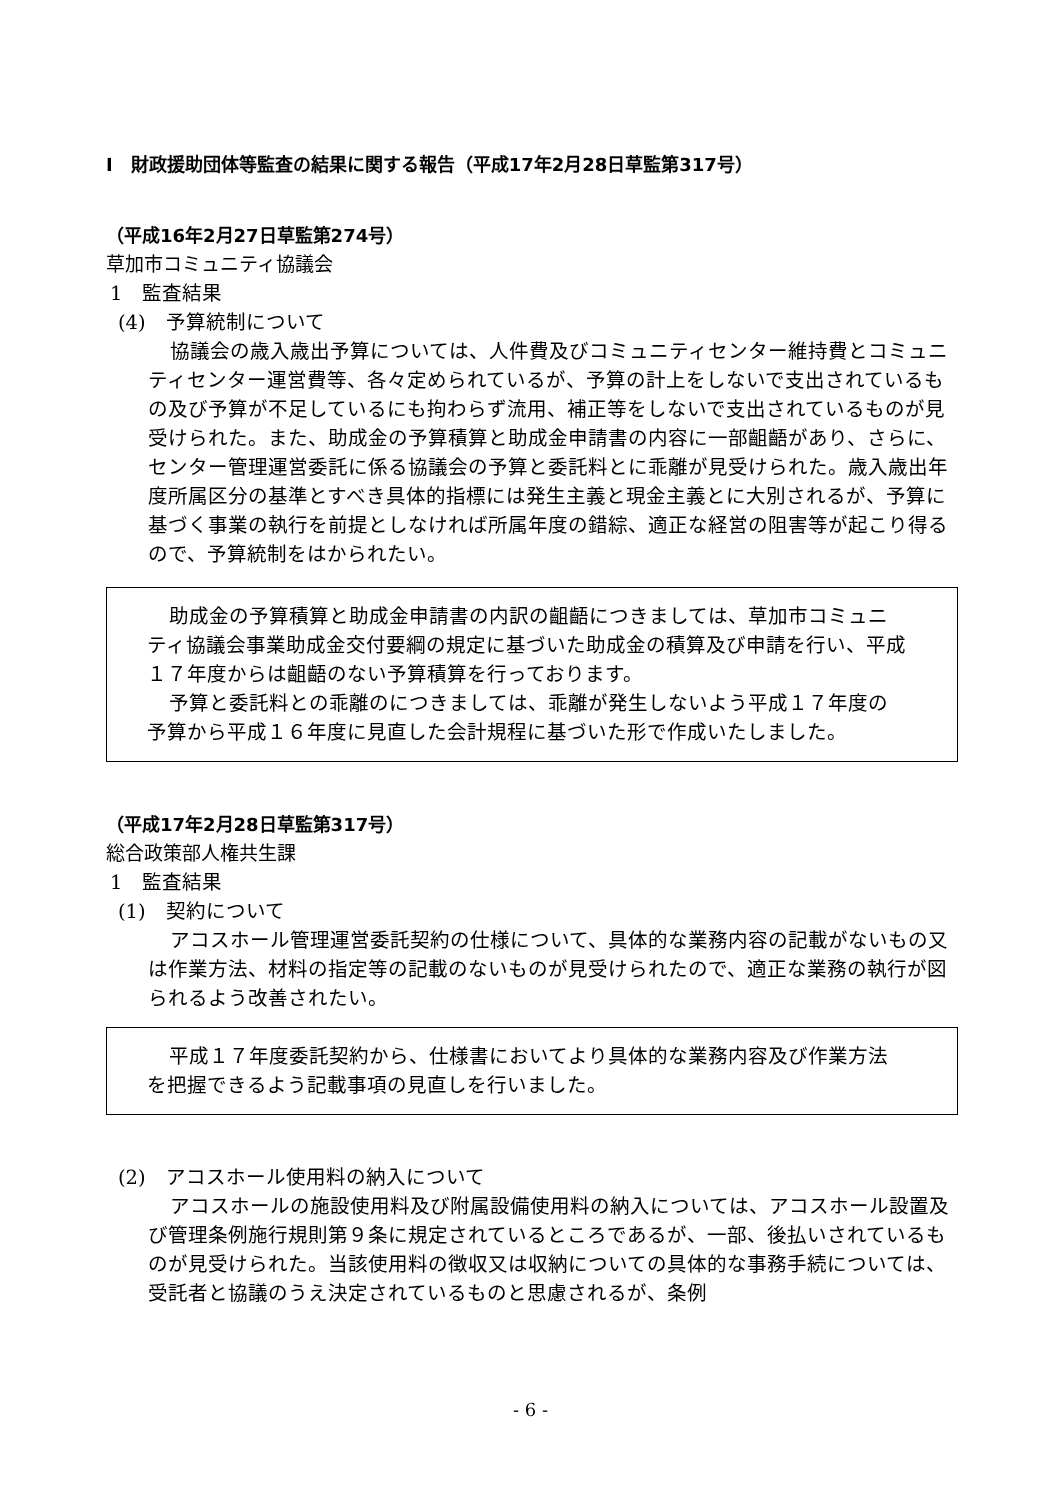Ⅰ　財政援助団体等監査の結果に関する報告（平成17年2月28日草監第317号）
（平成16年2月27日草監第274号）
草加市コミュニティ協議会
1　監査結果
(4)　予算統制について
協議会の歳入歳出予算については、人件費及びコミュニティセンター維持費とコミュニティセンター運営費等、各々定められているが、予算の計上をしないで支出されているもの及び予算が不足しているにも拘わらず流用、補正等をしないで支出されているものが見受けられた。また、助成金の予算積算と助成金申請書の内容に一部齟齬があり、さらに、センター管理運営委託に係る協議会の予算と委託料とに乖離が見受けられた。歳入歳出年度所属区分の基準とすべき具体的指標には発生主義と現金主義とに大別されるが、予算に基づく事業の執行を前提としなければ所属年度の錯綜、適正な経営の阻害等が起こり得るので、予算統制をはかられたい。
助成金の予算積算と助成金申請書の内訳の齟齬につきましては、草加市コミュニティ協議会事業助成金交付要綱の規定に基づいた助成金の積算及び申請を行い、平成１７年度からは齟齬のない予算積算を行っております。
予算と委託料との乖離のにつきましては、乖離が発生しないよう平成１７年度の予算から平成１６年度に見直した会計規程に基づいた形で作成いたしました。
（平成17年2月28日草監第317号）
総合政策部人権共生課
1　監査結果
(1)　契約について
アコスホール管理運営委託契約の仕様について、具体的な業務内容の記載がないもの又は作業方法、材料の指定等の記載のないものが見受けられたので、適正な業務の執行が図られるよう改善されたい。
平成１７年度委託契約から、仕様書においてより具体的な業務内容及び作業方法を把握できるよう記載事項の見直しを行いました。
(2)　アコスホール使用料の納入について
アコスホールの施設使用料及び附属設備使用料の納入については、アコスホール設置及び管理条例施行規則第９条に規定されているところであるが、一部、後払いされているものが見受けられた。当該使用料の徴収又は収納についての具体的な事務手続については、受託者と協議のうえ決定されているものと思慮されるが、条例
- 6 -